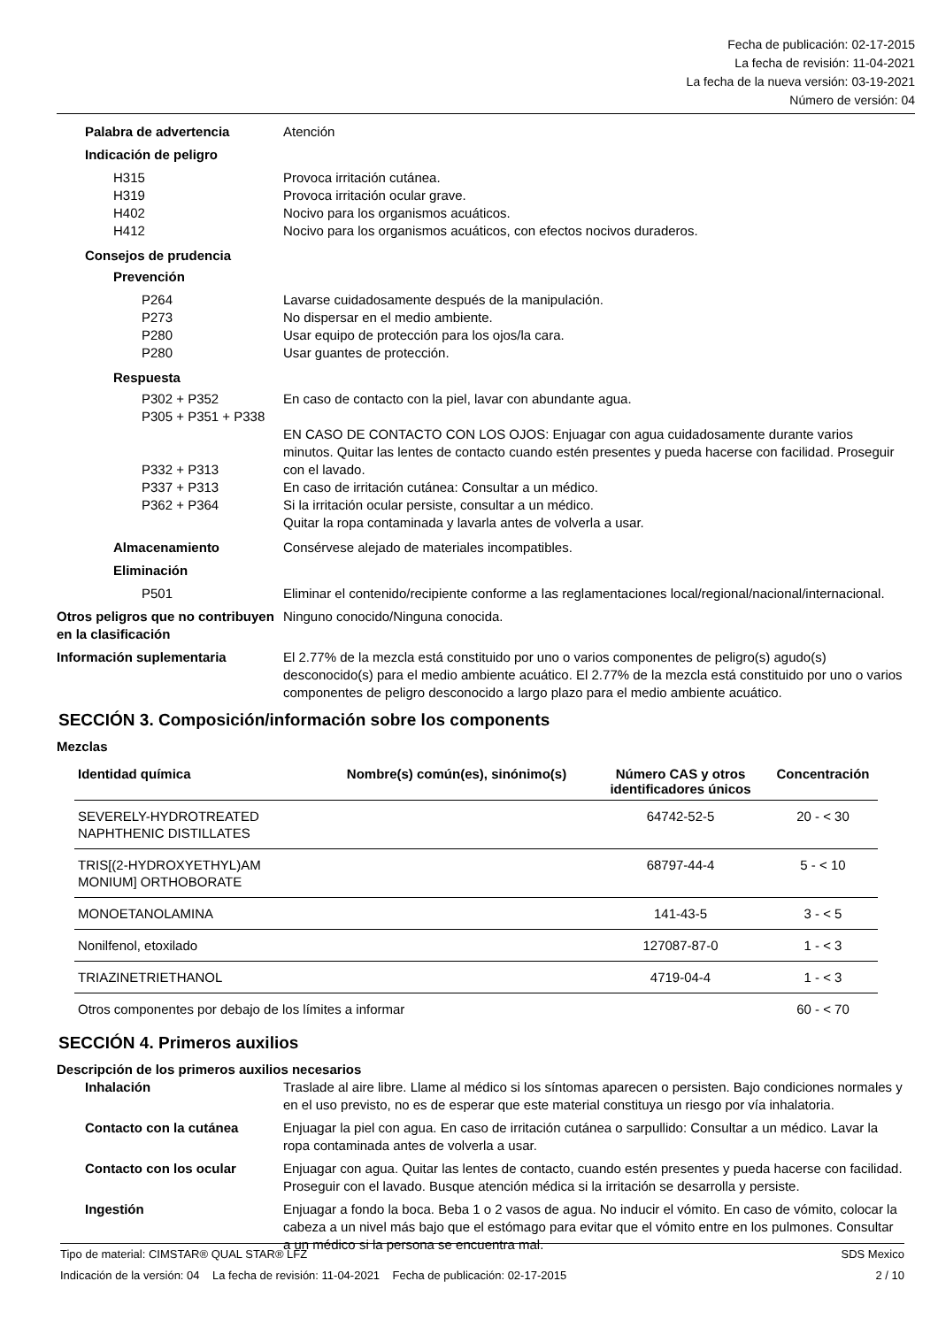Fecha de publicación: 02-17-2015
La fecha de revisión: 11-04-2021
La fecha de la nueva versión: 03-19-2021
Número de versión: 04
Palabra de advertencia Atención
Indicación de peligro
H315
H319
H402
H412
Provoca irritación cutánea.
Provoca irritación ocular grave.
Nocivo para los organismos acuáticos.
Nocivo para los organismos acuáticos, con efectos nocivos duraderos.
Consejos de prudencia
Prevención
P264
P273
P280
P280
Lavarse cuidadosamente después de la manipulación.
No dispersar en el medio ambiente.
Usar equipo de protección para los ojos/la cara.
Usar guantes de protección.
Respuesta
P302 + P352
P305 + P351 + P338
P332 + P313
P337 + P313
P362 + P364
En caso de contacto con la piel, lavar con abundante agua.
EN CASO DE CONTACTO CON LOS OJOS: Enjuagar con agua cuidadosamente durante varios minutos. Quitar las lentes de contacto cuando estén presentes y pueda hacerse con facilidad. Proseguir con el lavado.
En caso de irritación cutánea: Consultar a un médico.
Si la irritación ocular persiste, consultar a un médico.
Quitar la ropa contaminada y lavarla antes de volverla a usar.
Almacenamiento Consérvese alejado de materiales incompatibles.
Eliminación
P501 Eliminar el contenido/recipiente conforme a las reglamentaciones local/regional/nacional/internacional.
Otros peligros que no contribuyen en la clasificación
Ninguno conocido/Ninguna conocida.
Información suplementaria El 2.77% de la mezcla está constituido por uno o varios componentes de peligro(s) agudo(s) desconocido(s) para el medio ambiente acuático. El 2.77% de la mezcla está constituido por uno o varios componentes de peligro desconocido a largo plazo para el medio ambiente acuático.
SECCIÓN 3. Composición/información sobre los components
Mezclas
| Identidad química | Nombre(s) común(es), sinónimo(s) | Número CAS y otros identificadores únicos | Concentración |
| --- | --- | --- | --- |
| SEVERELY-HYDROTREATED NAPHTHENIC DISTILLATES | | 64742-52-5 | 20 - < 30 |
| TRIS[(2-HYDROXYETHYL)AM MONIUM] ORTHOBORATE | | 68797-44-4 | 5 - < 10 |
| MONOETANOLAMINA | | 141-43-5 | 3 - < 5 |
| Nonilfenol, etoxilado | | 127087-87-0 | 1 - < 3 |
| TRIAZINETRIETHANOL | | 4719-04-4 | 1 - < 3 |
| Otros componentes por debajo de los límites a informar | | | 60 - < 70 |
SECCIÓN 4. Primeros auxilios
Descripción de los primeros auxilios necesarios
Inhalación Traslade al aire libre. Llame al médico si los síntomas aparecen o persisten. Bajo condiciones normales y en el uso previsto, no es de esperar que este material constituya un riesgo por vía inhalatoria.
Contacto con la cutánea Enjuagar la piel con agua. En caso de irritación cutánea o sarpullido: Consultar a un médico. Lavar la ropa contaminada antes de volverla a usar.
Contacto con los ocular Enjuagar con agua. Quitar las lentes de contacto, cuando estén presentes y pueda hacerse con facilidad. Proseguir con el lavado. Busque atención médica si la irritación se desarrolla y persiste.
Ingestión Enjuagar a fondo la boca. Beba 1 o 2 vasos de agua. No inducir el vómito. En caso de vómito, colocar la cabeza a un nivel más bajo que el estómago para evitar que el vómito entre en los pulmones. Consultar a un médico si la persona se encuentra mal.
Tipo de material: CIMSTAR® QUAL STAR® LFZ SDS Mexico
Indicación de la versión: 04 La fecha de revisión: 11-04-2021 Fecha de publicación: 02-17-2015 2 / 10